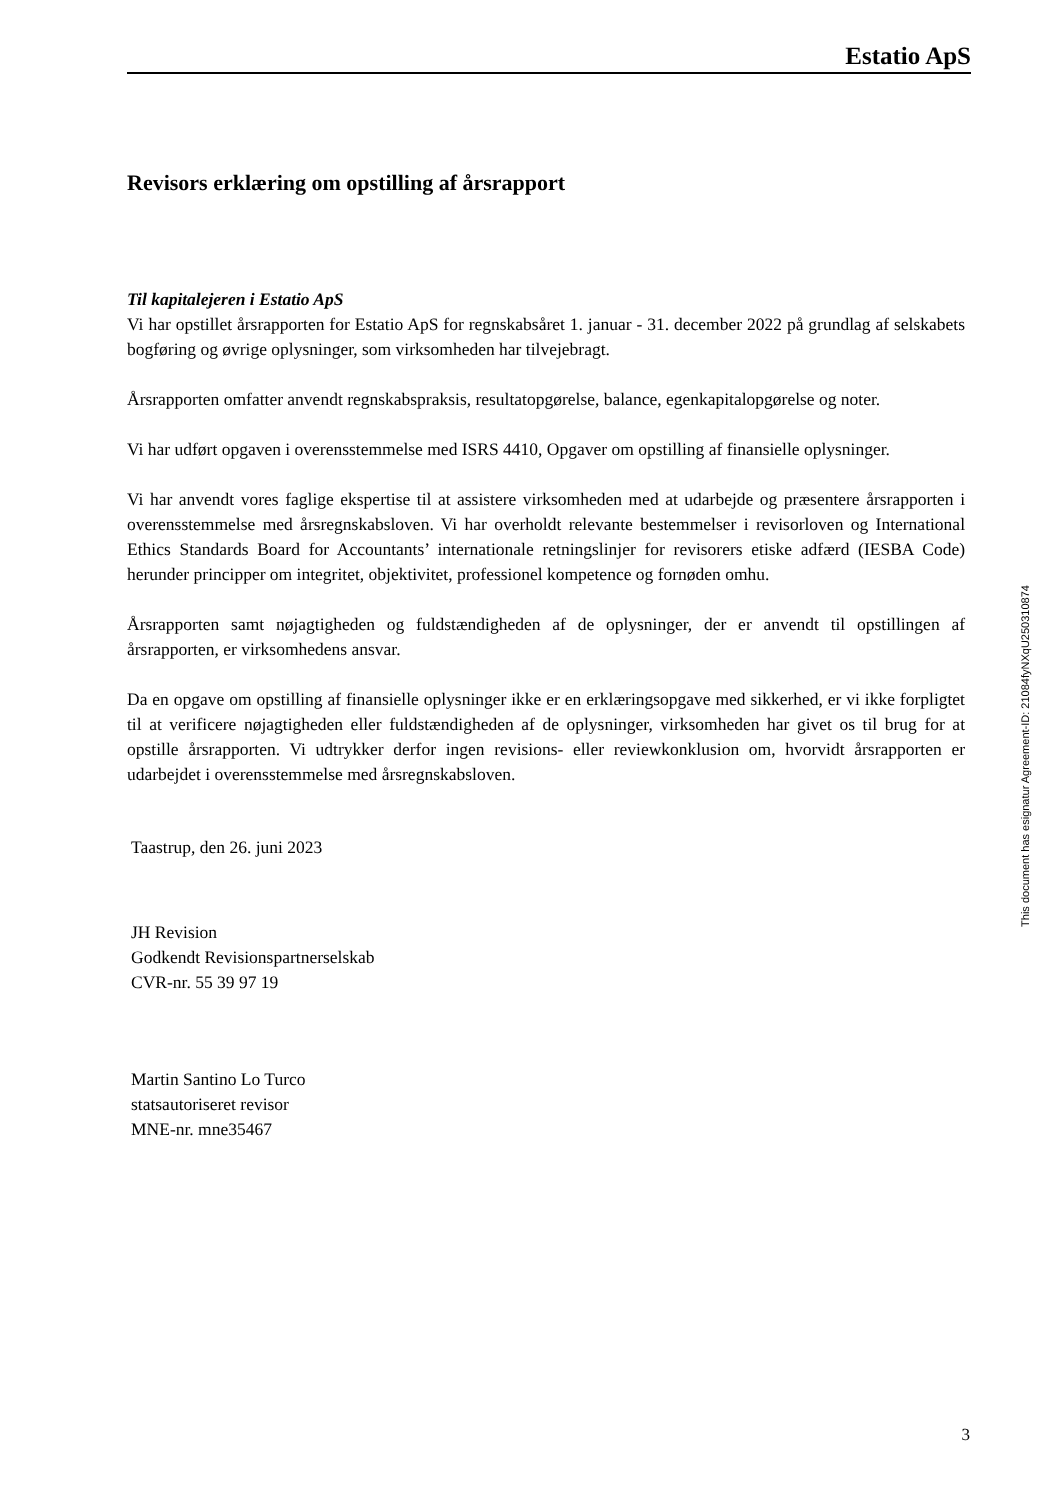Estatio ApS
Revisors erklæring om opstilling af årsrapport
Til kapitalejeren i Estatio ApS
Vi har opstillet årsrapporten for Estatio ApS for regnskabsåret 1. januar - 31. december 2022 på grundlag af selskabets bogføring og øvrige oplysninger, som virksomheden har tilvejebragt.
Årsrapporten omfatter anvendt regnskabspraksis, resultatopgørelse, balance, egenkapitalopgørelse og noter.
Vi har udført opgaven i overensstemmelse med ISRS 4410, Opgaver om opstilling af finansielle oplysninger.
Vi har anvendt vores faglige ekspertise til at assistere virksomheden med at udarbejde og præsentere årsrapporten i overensstemmelse med årsregnskabsloven. Vi har overholdt relevante bestemmelser i revisorloven og International Ethics Standards Board for Accountants’ internationale retningslinjer for revisorers etiske adfærd (IESBA Code) herunder principper om integritet, objektivitet, professionel kompetence og fornøden omhu.
Årsrapporten samt nøjagtigheden og fuldstændigheden af de oplysninger, der er anvendt til opstillingen af årsrapporten, er virksomhedens ansvar.
Da en opgave om opstilling af finansielle oplysninger ikke er en erklæringsopgave med sikkerhed, er vi ikke forpligtet til at verificere nøjagtigheden eller fuldstændigheden af de oplysninger, virksomheden har givet os til brug for at opstille årsrapporten. Vi udtrykker derfor ingen revisions- eller reviewkonklusion om, hvorvidt årsrapporten er udarbejdet i overensstemmelse med årsregnskabsloven.
Taastrup, den 26. juni 2023
JH Revision
Godkendt Revisionspartnerselskab
CVR-nr. 55 39 97 19
Martin Santino Lo Turco
statsautoriseret revisor
MNE-nr. mne35467
This document has esignatur Agreement-ID: 21084fyNXqU250310874
3